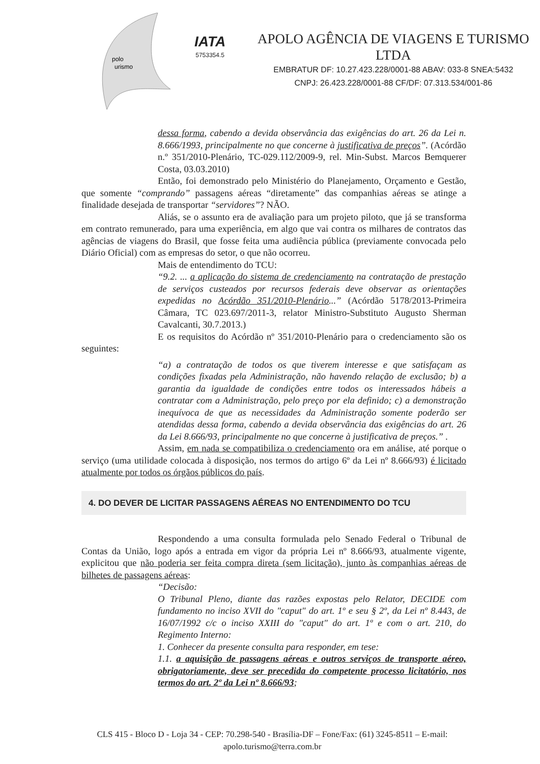polo
urismo
IATA
5753354.5
APOLO AGÊNCIA DE VIAGENS E TURISMO LTDA
EMBRATUR DF: 10.27.423.228/0001-88 ABAV: 033-8 SNEA:5432
CNPJ: 26.423.228/0001-88 CF/DF: 07.313.534/001-86
dessa forma, cabendo a devida observância das exigências do art. 26 da Lei n. 8.666/1993, principalmente no que concerne à justificativa de preços”. (Acórdão n.º 351/2010-Plenário, TC-029.112/2009-9, rel. Min-Subst. Marcos Bemquerer Costa, 03.03.2010)
Então, foi demonstrado pelo Ministério do Planejamento, Orçamento e Gestão, que somente “comprando” passagens aéreas “diretamente” das companhias aéreas se atinge a finalidade desejada de transportar “servidores”? NÃO.
Aliás, se o assunto era de avaliação para um projeto piloto, que já se transforma em contrato remunerado, para uma experiência, em algo que vai contra os milhares de contratos das agências de viagens do Brasil, que fosse feita uma audiência pública (previamente convocada pelo Diário Oficial) com as empresas do setor, o que não ocorreu.
Mais de entendimento do TCU:
“9.2. ... a aplicação do sistema de credenciamento na contratação de prestação de serviços custeados por recursos federais deve observar as orientações expedidas no Acórdão 351/2010-Plenário...” (Acórdão 5178/2013-Primeira Câmara, TC 023.697/2011-3, relator Ministro-Substituto Augusto Sherman Cavalcanti, 30.7.2013.)
E os requisitos do Acórdão nº 351/2010-Plenário para o credenciamento são os seguintes:
“a) a contratação de todos os que tiverem interesse e que satisfaçam as condições fixadas pela Administração, não havendo relação de exclusão; b) a garantia da igualdade de condições entre todos os interessados hábeis a contratar com a Administração, pelo preço por ela definido; c) a demonstração inequívoca de que as necessidades da Administração somente poderão ser atendidas dessa forma, cabendo a devida observância das exigências do art. 26 da Lei 8.666/93, principalmente no que concerne à justificativa de preços.” .
Assim, em nada se compatibiliza o credenciamento ora em análise, até porque o serviço (uma utilidade colocada à disposição, nos termos do artigo 6º da Lei nº 8.666/93) é licitado atualmente por todos os órgãos públicos do país.
4. DO DEVER DE LICITAR PASSAGENS AÉREAS NO ENTENDIMENTO DO TCU
Respondendo a uma consulta formulada pelo Senado Federal o Tribunal de Contas da União, logo após a entrada em vigor da própria Lei nº 8.666/93, atualmente vigente, explicitou que não poderia ser feita compra direta (sem licitação), junto às companhias aéreas de bilhetes de passagens aéreas:
“Decisão:
O Tribunal Pleno, diante das razões expostas pelo Relator, DECIDE com fundamento no inciso XVII do "caput" do art. 1º e seu § 2º, da Lei nº 8.443, de 16/07/1992 c/c o inciso XXIII do "caput" do art. 1º e com o art. 210, do Regimento Interno:
1. Conhecer da presente consulta para responder, em tese:
1.1. a aquisição de passagens aéreas e outros serviços de transporte aéreo, obrigatoriamente, deve ser precedida do competente processo licitatório, nos termos do art. 2º da Lei nº 8.666/93;
CLS 415 - Bloco D - Loja 34 - CEP: 70.298-540 - Brasília-DF – Fone/Fax: (61) 3245-8511 – E-mail: apolo.turismo@terra.com.br